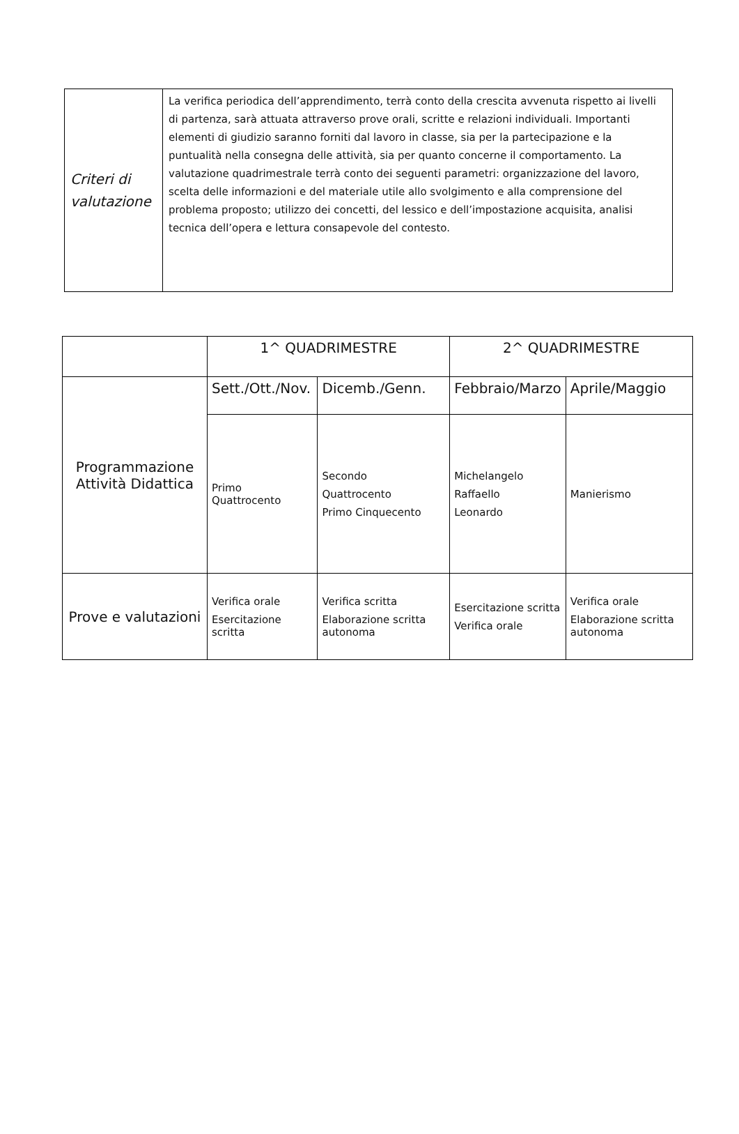| Criteri di valutazione | La verifica periodica dell’apprendimento, terrà conto della crescita avvenuta rispetto ai livelli di partenza, sarà attuata attraverso prove orali, scritte e relazioni individuali. Importanti elementi di giudizio saranno forniti dal lavoro in classe, sia per la partecipazione e la puntualità nella consegna delle attività, sia per quanto concerne il comportamento. La valutazione quadrimestrale terrà conto dei seguenti parametri: organizzazione del lavoro, scelta delle informazioni e del materiale utile allo svolgimento e alla comprensione del problema proposto; utilizzo dei concetti, del lessico e dell’impostazione acquisita, analisi tecnica dell’opera e lettura consapevole del contesto. |
| | 1^ QUADRIMESTRE | | 2^ QUADRIMESTRE | |
| Programmazione Attività Didattica | Sett./Ott./Nov. | Dicemb./Genn. | Febbraio/Marzo | Aprile/Maggio |
| | Primo Quattrocento | Secondo Quattrocento Primo Cinquecento | Michelangelo Raffaello Leonardo | Manierismo |
| Prove e valutazioni | Verifica orale Esercitazione scritta | Verifica scritta Elaborazione scritta autonoma | Esercitazione scritta Verifica orale | Verifica orale Elaborazione scritta autonoma |